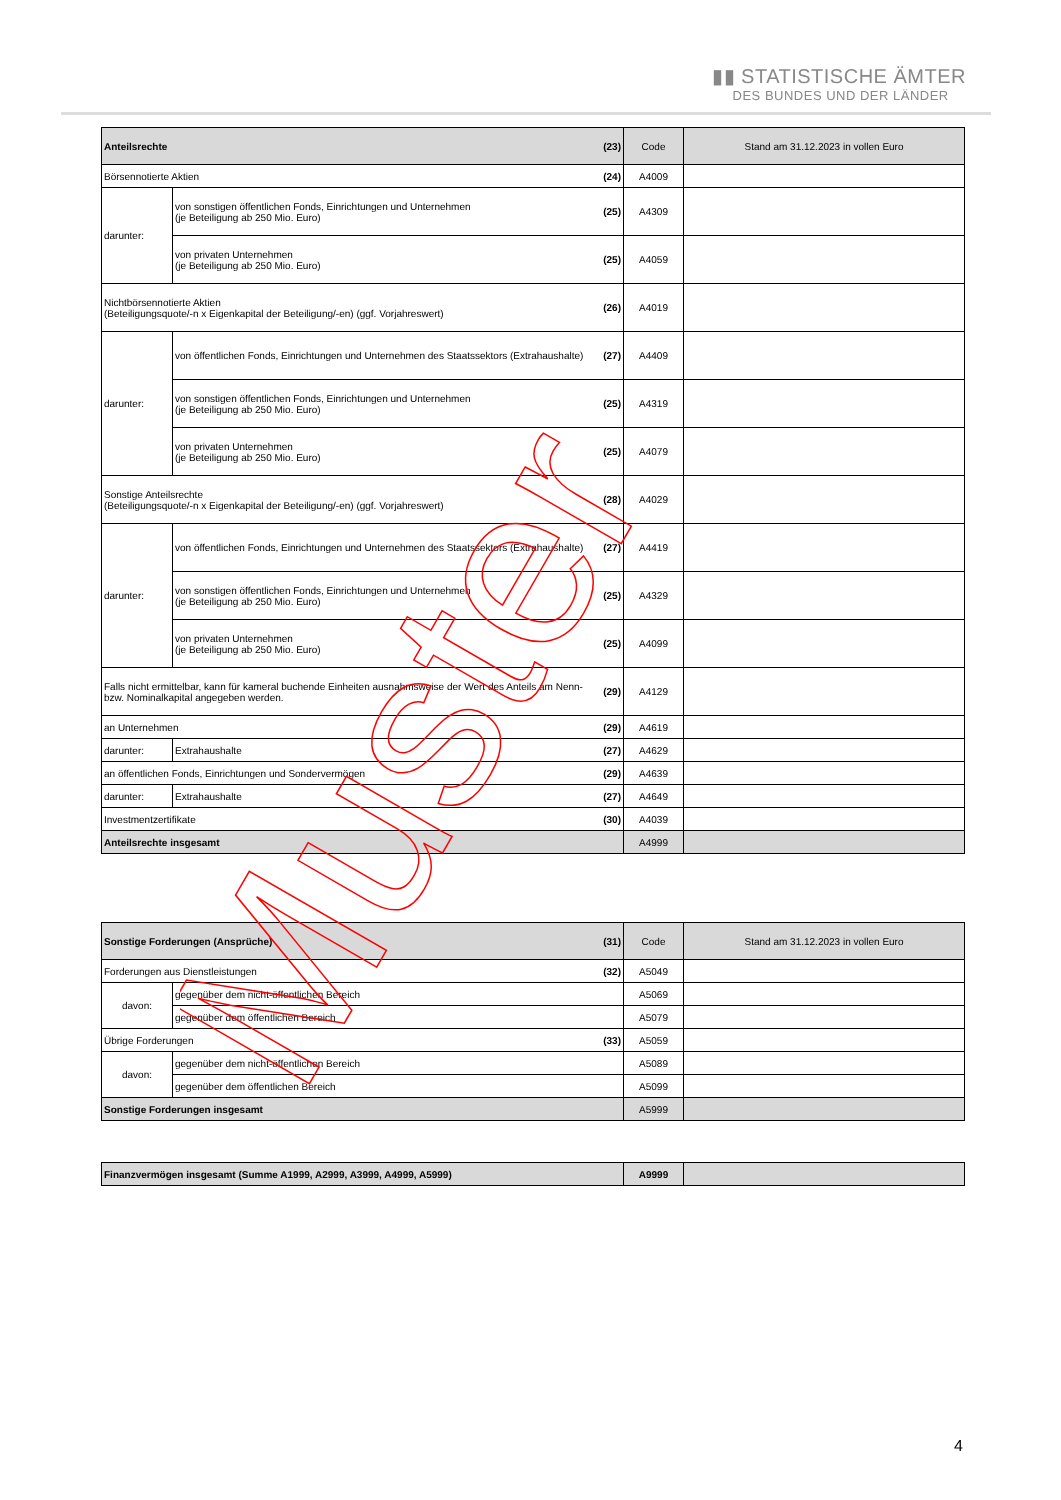▮▮ STATISTISCHE ÄMTER
DES BUNDES UND DER LÄNDER
| Anteilsrechte | | (23) | Code | Stand am 31.12.2023 in vollen Euro |
| Börsennotierte Aktien | | (24) | A4009 | |
| darunter: | von sonstigen öffentlichen Fonds, Einrichtungen und Unternehmen (je Beteiligung ab 250 Mio. Euro) | (25) | A4309 | |
| | von privaten Unternehmen (je Beteiligung ab 250 Mio. Euro) | (25) | A4059 | |
| Nichtbörsennotierte Aktien (Beteiligungsquote/-n x Eigenkapital der Beteiligung/-en) (ggf. Vorjahreswert) | | (26) | A4019 | |
| darunter: | von öffentlichen Fonds, Einrichtungen und Unternehmen des Staatssektors (Extrahaushalte) | (27) | A4409 | |
| | von sonstigen öffentlichen Fonds, Einrichtungen und Unternehmen (je Beteiligung ab 250 Mio. Euro) | (25) | A4319 | |
| | von privaten Unternehmen (je Beteiligung ab 250 Mio. Euro) | (25) | A4079 | |
| Sonstige Anteilsrechte (Beteiligungsquote/-n x Eigenkapital der Beteiligung/-en) (ggf. Vorjahreswert) | | (28) | A4029 | |
| darunter: | von öffentlichen Fonds, Einrichtungen und Unternehmen des Staatssektors (Extrahaushalte) | (27) | A4419 | |
| | von sonstigen öffentlichen Fonds, Einrichtungen und Unternehmen (je Beteiligung ab 250 Mio. Euro) | (25) | A4329 | |
| | von privaten Unternehmen (je Beteiligung ab 250 Mio. Euro) | (25) | A4099 | |
| Falls nicht ermittelbar, kann für kameral buchende Einheiten ausnahmsweise der Wert des Anteils am Nenn- bzw. Nominalkapital angegeben werden. | | (29) | A4129 | |
| an Unternehmen | | (29) | A4619 | |
| darunter: | Extrahaushalte | (27) | A4629 | |
| an öffentlichen Fonds, Einrichtungen und Sondervermögen | | (29) | A4639 | |
| darunter: | Extrahaushalte | (27) | A4649 | |
| Investmentzertifikate | | (30) | A4039 | |
| Anteilsrechte insgesamt | | | A4999 | |
| Sonstige Forderungen (Ansprüche) | | (31) | Code | Stand am 31.12.2023 in vollen Euro |
| Forderungen aus Dienstleistungen | | (32) | A5049 | |
| davon: | gegenüber dem nicht-öffentlichen Bereich | | A5069 | |
| | gegenüber dem öffentlichen Bereich | | A5079 | |
| Übrige Forderungen | | (33) | A5059 | |
| davon: | gegenüber dem nicht-öffentlichen Bereich | | A5089 | |
| | gegenüber dem öffentlichen Bereich | | A5099 | |
| Sonstige Forderungen insgesamt | | | A5999 | |
| Finanzvermögen insgesamt (Summe A1999, A2999, A3999, A4999, A5999) | A9999 | |
Muster
4